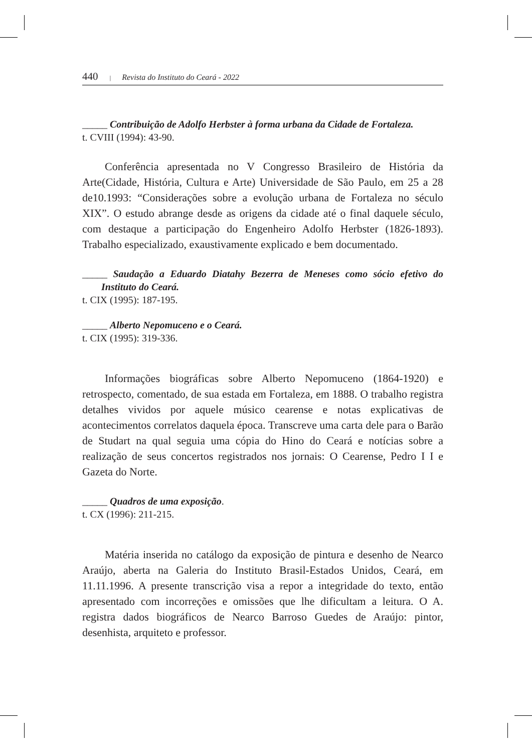440 | Revista do Instituto do Ceará - 2022
_____ Contribuição de Adolfo Herbster à forma urbana da Cidade de Fortaleza.
t. CVIII (1994): 43-90.
Conferência apresentada no V Congresso Brasileiro de História da Arte(Cidade, História, Cultura e Arte) Universidade de São Paulo, em 25 a 28 de10.1993: “Considerações sobre a evolução urbana de Fortaleza no século XIX”. O estudo abrange desde as origens da cidade até o final daquele século, com destaque a participação do Engenheiro Adolfo Herbster (1826-1893). Trabalho especializado, exaustivamente explicado e bem documentado.
_____ Saudação a Eduardo Diatahy Bezerra de Meneses como sócio efetivo do Instituto do Ceará.
t. CIX (1995): 187-195.
_____ Alberto Nepomuceno e o Ceará.
t. CIX (1995): 319-336.
Informações biográficas sobre Alberto Nepomuceno (1864-1920) e retrospecto, comentado, de sua estada em Fortaleza, em 1888. O trabalho registra detalhes vividos por aquele músico cearense e notas explicativas de acontecimentos correlatos daquela época. Transcreve uma carta dele para o Barão de Studart na qual seguia uma cópia do Hino do Ceará e notícias sobre a realização de seus concertos registrados nos jornais: O Cearense, Pedro I I e Gazeta do Norte.
_____ Quadros de uma exposição.
t. CX (1996): 211-215.
Matéria inserida no catálogo da exposição de pintura e desenho de Nearco Araújo, aberta na Galeria do Instituto Brasil-Estados Unidos, Ceará, em 11.11.1996. A presente transcrição visa a repor a integridade do texto, então apresentado com incorreções e omissões que lhe dificultam a leitura. O A. registra dados biográficos de Nearco Barroso Guedes de Araújo: pintor, desenhista, arquiteto e professor.